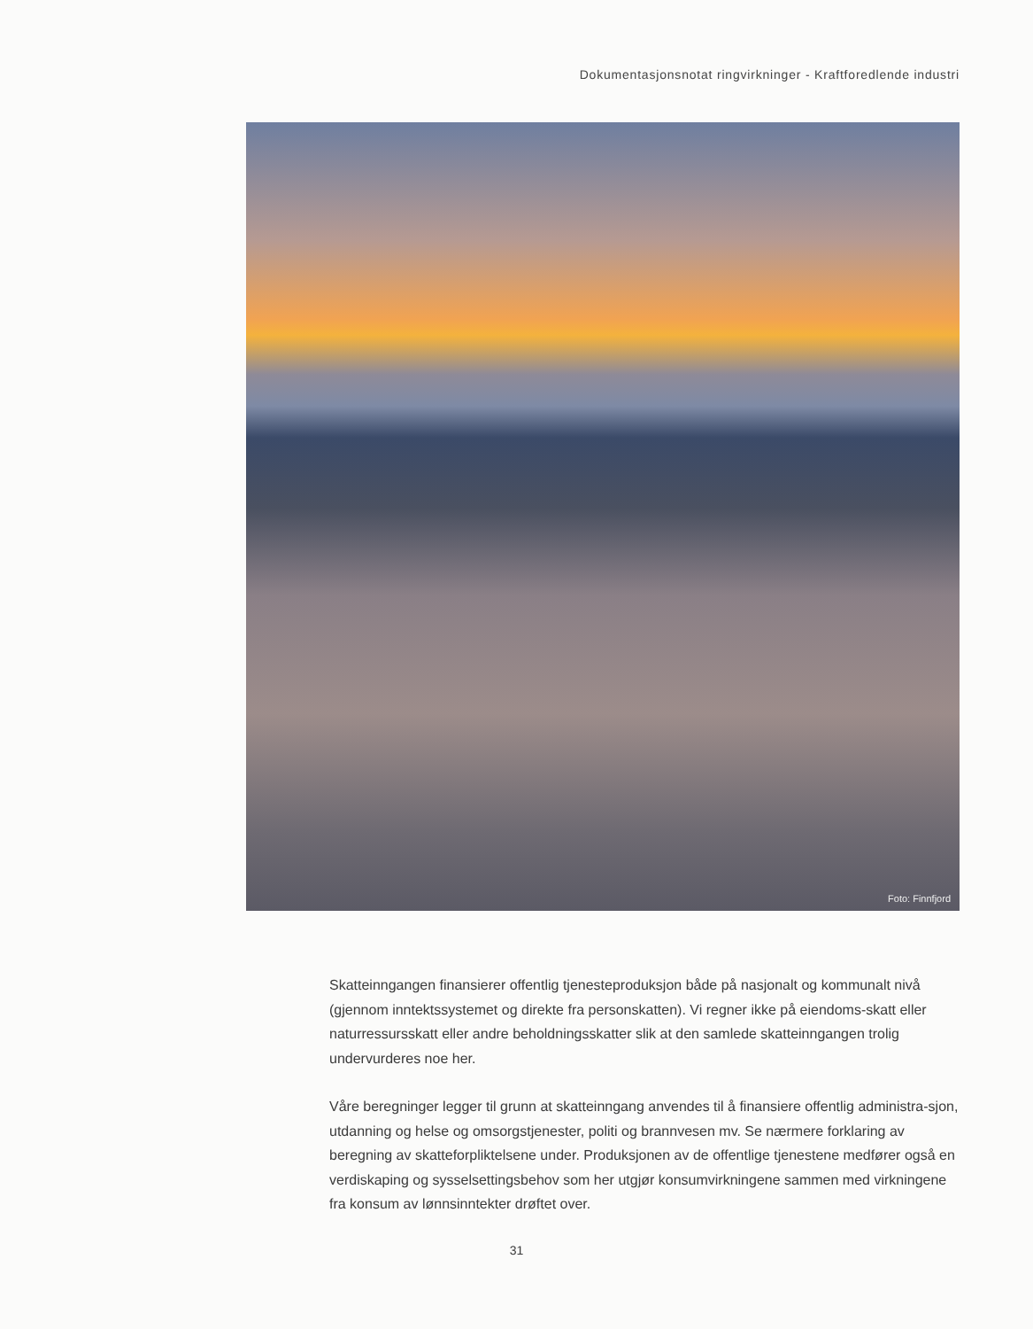Dokumentasjonsnotat ringvirkninger - Kraftforedlende industri
Foto: Finnfjord
Skatteinngangen finansierer offentlig tjenesteproduksjon både på nasjonalt og kommunalt nivå (gjennom inntektssystemet og direkte fra personskatten). Vi regner ikke på eiendoms-skatt eller naturressursskatt eller andre beholdningsskatter slik at den samlede skatteinngangen trolig undervurderes noe her.
Våre beregninger legger til grunn at skatteinngang anvendes til å finansiere offentlig administra-sjon, utdanning og helse og omsorgstjenester, politi og brannvesen mv. Se nærmere forklaring av beregning av skatteforpliktelsene under. Produksjonen av de offentlige tjenestene medfører også en verdiskaping og sysselsettingsbehov som her utgjør konsumvirkningene sammen med virkningene fra konsum av lønnsinntekter drøftet over.
31